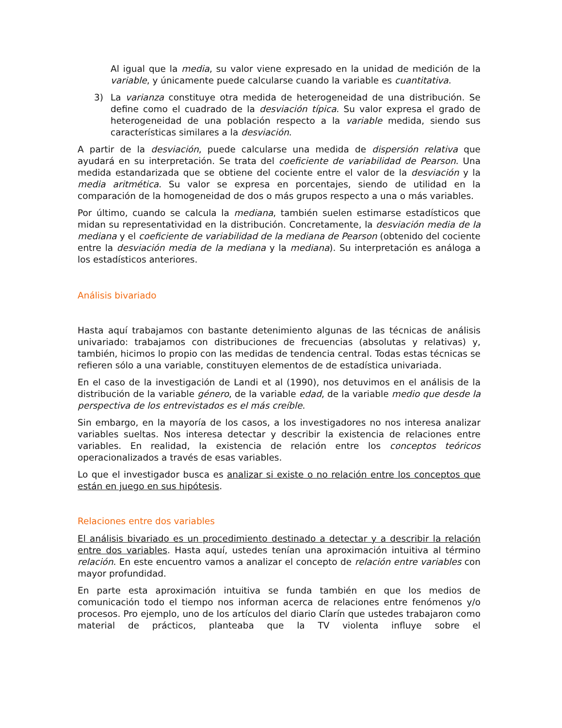Al igual que la media, su valor viene expresado en la unidad de medición de la variable, y únicamente puede calcularse cuando la variable es cuantitativa.
3) La varianza constituye otra medida de heterogeneidad de una distribución. Se define como el cuadrado de la desviación típica. Su valor expresa el grado de heterogeneidad de una población respecto a la variable medida, siendo sus características similares a la desviación.
A partir de la desviación, puede calcularse una medida de dispersión relativa que ayudará en su interpretación. Se trata del coeficiente de variabilidad de Pearson. Una medida estandarizada que se obtiene del cociente entre el valor de la desviación y la media aritmética. Su valor se expresa en porcentajes, siendo de utilidad en la comparación de la homogeneidad de dos o más grupos respecto a una o más variables.
Por último, cuando se calcula la mediana, también suelen estimarse estadísticos que midan su representatividad en la distribución. Concretamente, la desviación media de la mediana y el coeficiente de variabilidad de la mediana de Pearson (obtenido del cociente entre la desviación media de la mediana y la mediana). Su interpretación es análoga a los estadísticos anteriores.
Análisis bivariado
Hasta aquí trabajamos con bastante detenimiento algunas de las técnicas de análisis univariado: trabajamos con distribuciones de frecuencias (absolutas y relativas) y, también, hicimos lo propio con las medidas de tendencia central. Todas estas técnicas se refieren sólo a una variable, constituyen elementos de de estadística univariada.
En el caso de la investigación de Landi et al (1990), nos detuvimos en el análisis de la distribución de la variable género, de la variable edad, de la variable medio que desde la perspectiva de los entrevistados es el más creíble.
Sin embargo, en la mayoría de los casos, a los investigadores no nos interesa analizar variables sueltas. Nos interesa detectar y describir la existencia de relaciones entre variables. En realidad, la existencia de relación entre los conceptos teóricos operacionalizados a través de esas variables.
Lo que el investigador busca es analizar si existe o no relación entre los conceptos que están en juego en sus hipótesis.
Relaciones entre dos variables
El análisis bivariado es un procedimiento destinado a detectar y a describir la relación entre dos variables. Hasta aquí, ustedes tenían una aproximación intuitiva al término relación. En este encuentro vamos a analizar el concepto de relación entre variables con mayor profundidad.
En parte esta aproximación intuitiva se funda también en que los medios de comunicación todo el tiempo nos informan acerca de relaciones entre fenómenos y/o procesos. Pro ejemplo, uno de los artículos del diario Clarín que ustedes trabajaron como material de prácticos, planteaba que la TV violenta influye sobre el